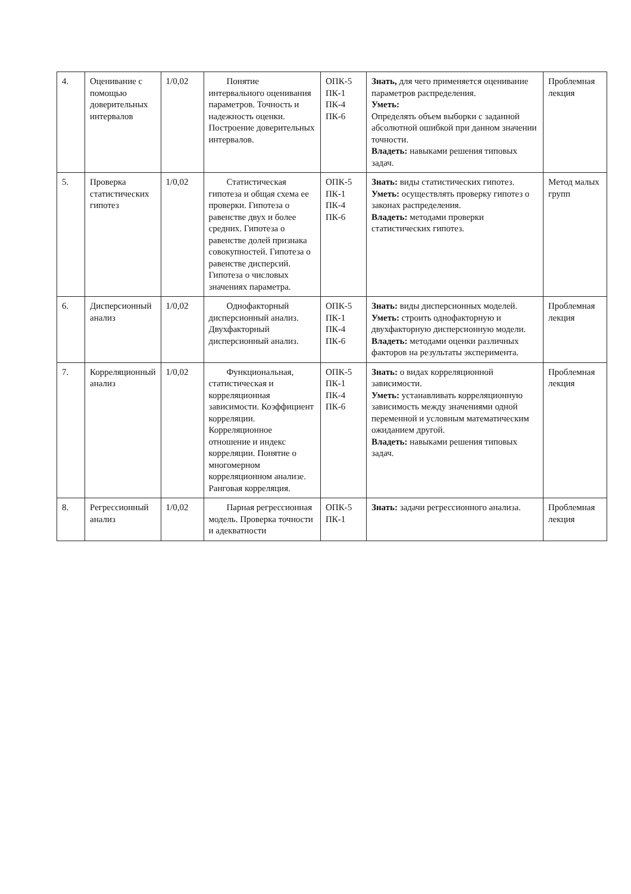| 4. | Оценивание с помощью доверительных интервалов | 1/0,02 | Понятие интервального оценивания параметров. Точность и надежность оценки. Построение доверительных интервалов. | ОПК-5 ПК-1 ПК-4 ПК-6 | Знать, для чего применяется оценивание параметров распределения. Уметь: Определять объем выборки с заданной абсолютной ошибкой при данном значении точности. Владеть: навыками решения типовых задач. | Проблемная лекция |
| 5. | Проверка статистических гипотез | 1/0,02 | Статистическая гипотеза и общая схема ее проверки. Гипотеза о равенстве двух и более средних. Гипотеза о равенстве долей признака совокупностей. Гипотеза о равенстве дисперсий. Гипотеза о числовых значениях параметра. | ОПК-5 ПК-1 ПК-4 ПК-6 | Знать: виды статистических гипотез. Уметь: осуществлять проверку гипотез о законах распределения. Владеть: методами проверки статистических гипотез. | Метод малых групп |
| 6. | Дисперсионный анализ | 1/0,02 | Однофакторный дисперсионный анализ. Двухфакторный дисперсионный анализ. | ОПК-5 ПК-1 ПК-4 ПК-6 | Знать: виды дисперсионных моделей. Уметь: строить однофакторную и двухфакторную дисперсионную модели. Владеть: методами оценки различных факторов на результаты эксперимента. | Проблемная лекция |
| 7. | Корреляционный анализ | 1/0,02 | Функциональная, статистическая и корреляционная зависимости. Коэффициент корреляции. Корреляционное отношение и индекс корреляции. Понятие о многомерном корреляционном анализе. Ранговая корреляция. | ОПК-5 ПК-1 ПК-4 ПК-6 | Знать: о видах корреляционной зависимости. Уметь: устанавливать корреляционную зависимость между значениями одной переменной и условным математическим ожиданием другой. Владеть: навыками решения типовых задач. | Проблемная лекция |
| 8. | Регрессионный анализ | 1/0,02 | Парная регрессионная модель. Проверка точности и адекватности | ОПК-5 ПК-1 | Знать: задачи регрессионного анализа. | Проблемная лекция |